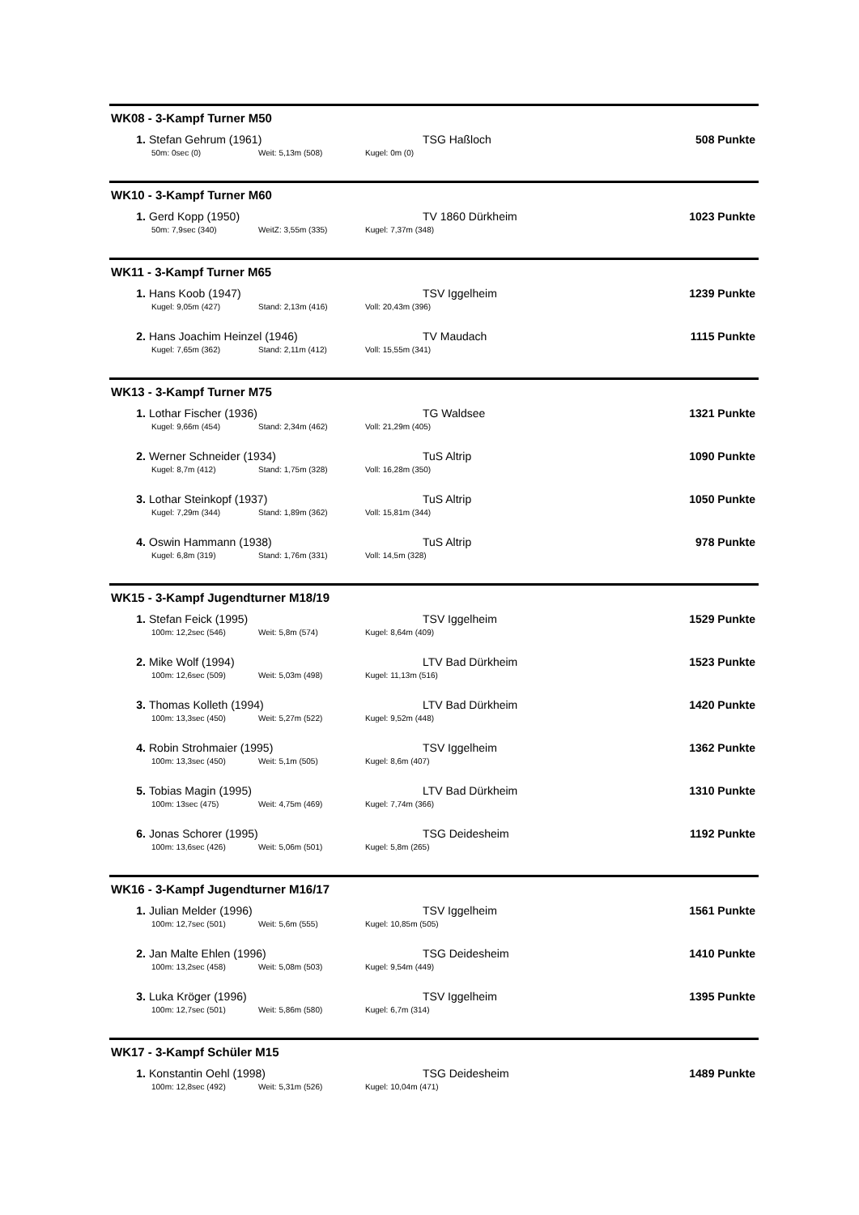WK08 - 3-Kampf Turner M50
1. Stefan Gehrum (1961) TSG Haßloch 508 Punkte
50m: 0sec (0) Weit: 5,13m (508) Kugel: 0m (0)
WK10 - 3-Kampf Turner M60
1. Gerd Kopp (1950) TV 1860 Dürkheim 1023 Punkte
50m: 7,9sec (340) WeitZ: 3,55m (335) Kugel: 7,37m (348)
WK11 - 3-Kampf Turner M65
1. Hans Koob (1947) TSV Iggelheim 1239 Punkte
Kugel: 9,05m (427) Stand: 2,13m (416) Voll: 20,43m (396)
2. Hans Joachim Heinzel (1946) TV Maudach 1115 Punkte
Kugel: 7,65m (362) Stand: 2,11m (412) Voll: 15,55m (341)
WK13 - 3-Kampf Turner M75
1. Lothar Fischer (1936) TG Waldsee 1321 Punkte
Kugel: 9,66m (454) Stand: 2,34m (462) Voll: 21,29m (405)
2. Werner Schneider (1934) TuS Altrip 1090 Punkte
Kugel: 8,7m (412) Stand: 1,75m (328) Voll: 16,28m (350)
3. Lothar Steinkopf (1937) TuS Altrip 1050 Punkte
Kugel: 7,29m (344) Stand: 1,89m (362) Voll: 15,81m (344)
4. Oswin Hammann (1938) TuS Altrip 978 Punkte
Kugel: 6,8m (319) Stand: 1,76m (331) Voll: 14,5m (328)
WK15 - 3-Kampf Jugendturner M18/19
1. Stefan Feick (1995) TSV Iggelheim 1529 Punkte
100m: 12,2sec (546) Weit: 5,8m (574) Kugel: 8,64m (409)
2. Mike Wolf (1994) LTV Bad Dürkheim 1523 Punkte
100m: 12,6sec (509) Weit: 5,03m (498) Kugel: 11,13m (516)
3. Thomas Kolleth (1994) LTV Bad Dürkheim 1420 Punkte
100m: 13,3sec (450) Weit: 5,27m (522) Kugel: 9,52m (448)
4. Robin Strohmaier (1995) TSV Iggelheim 1362 Punkte
100m: 13,3sec (450) Weit: 5,1m (505) Kugel: 8,6m (407)
5. Tobias Magin (1995) LTV Bad Dürkheim 1310 Punkte
100m: 13sec (475) Weit: 4,75m (469) Kugel: 7,74m (366)
6. Jonas Schorer (1995) TSG Deidesheim 1192 Punkte
100m: 13,6sec (426) Weit: 5,06m (501) Kugel: 5,8m (265)
WK16 - 3-Kampf Jugendturner M16/17
1. Julian Melder (1996) TSV Iggelheim 1561 Punkte
100m: 12,7sec (501) Weit: 5,6m (555) Kugel: 10,85m (505)
2. Jan Malte Ehlen (1996) TSG Deidesheim 1410 Punkte
100m: 13,2sec (458) Weit: 5,08m (503) Kugel: 9,54m (449)
3. Luka Kröger (1996) TSV Iggelheim 1395 Punkte
100m: 12,7sec (501) Weit: 5,86m (580) Kugel: 6,7m (314)
WK17 - 3-Kampf Schüler M15
1. Konstantin Oehl (1998) TSG Deidesheim 1489 Punkte
100m: 12,8sec (492) Weit: 5,31m (526) Kugel: 10,04m (471)